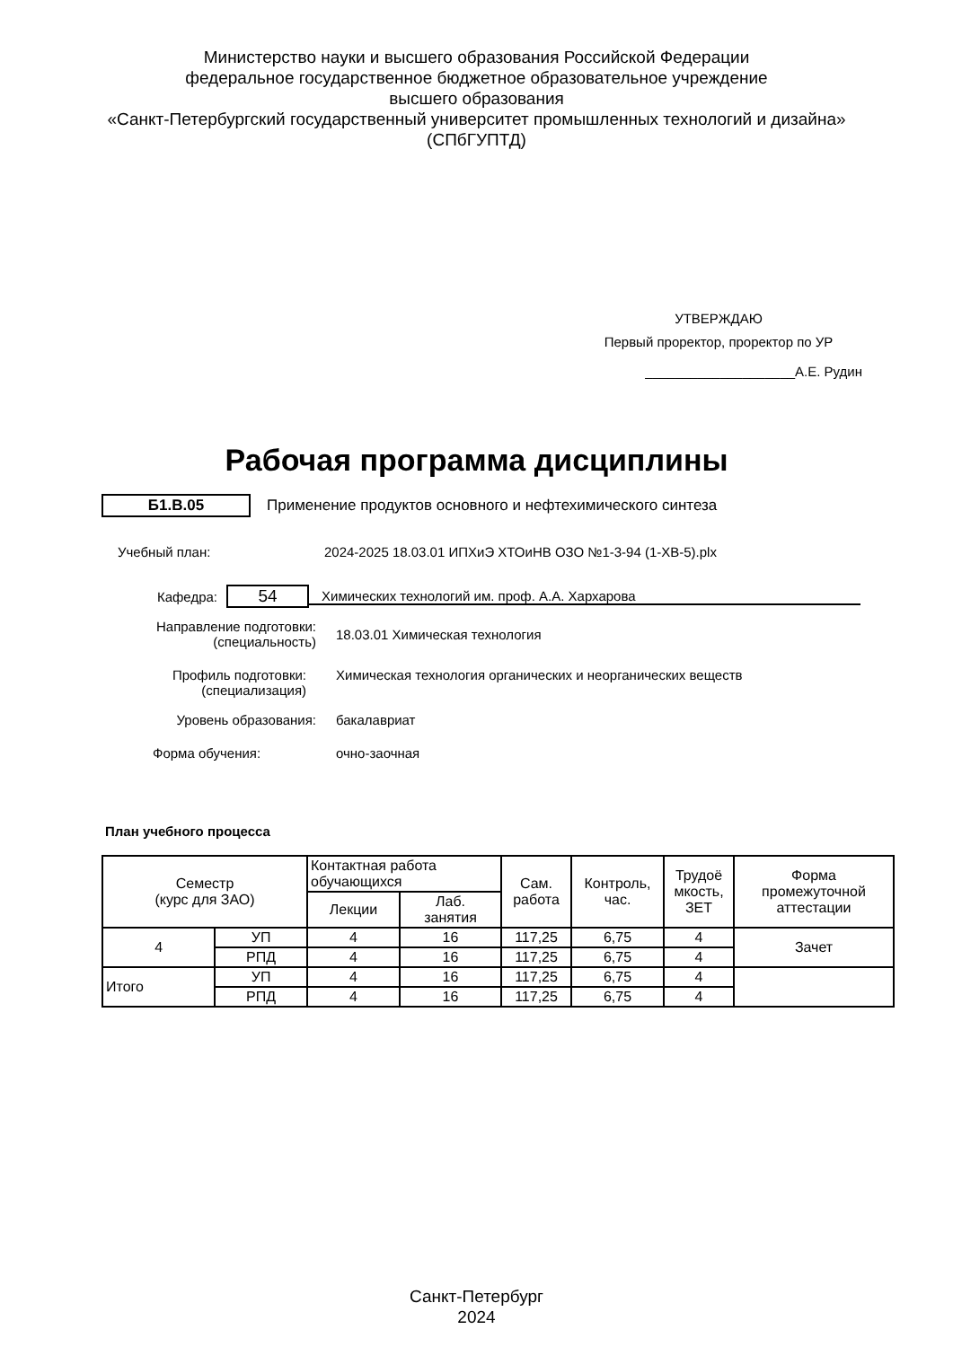Министерство науки и высшего образования Российской Федерации
федеральное государственное бюджетное образовательное учреждение
высшего образования
«Санкт-Петербургский государственный университет промышленных технологий и дизайна»
(СПбГУПТД)
УТВЕРЖДАЮ
Первый проректор, проректор по УР
____________________А.Е. Рудин
Рабочая программа дисциплины
Б1.В.05
Применение продуктов основного и нефтехимического синтеза
Учебный план:
2024-2025 18.03.01 ИПХиЭ ХТОиНВ ОЗО №1-3-94 (1-ХВ-5).plx
Кафедра:
54
Химических технологий им. проф. А.А. Хархарова
Направление подготовки:
(специальность)
18.03.01 Химическая технология
Профиль подготовки:
(специализация)
Химическая технология органических и неорганических веществ
Уровень образования: бакалавриат
Форма обучения: очно-заочная
План учебного процесса
| Семестр (курс для ЗАО) | | Контактная работа обучающихся | | Сам. работа | Контроль, час. | Трудоё мкость, ЗЕТ | Форма промежуточной аттестации |
| --- | --- | --- | --- | --- | --- | --- | --- |
| | | Лекции | Лаб. занятия | | | | |
| 4 | УП | 4 | 16 | 117,25 | 6,75 | 4 | Зачет |
| | РПД | 4 | 16 | 117,25 | 6,75 | 4 | |
| Итого | УП | 4 | 16 | 117,25 | 6,75 | 4 | |
| | РПД | 4 | 16 | 117,25 | 6,75 | 4 | |
Санкт-Петербург
2024